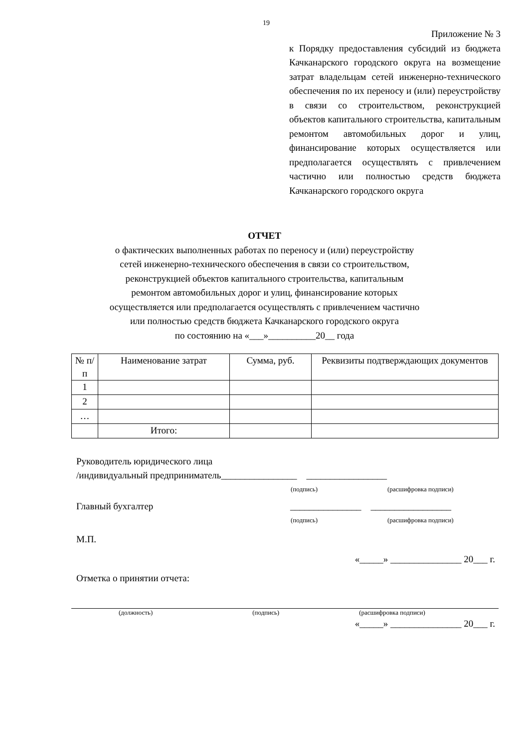19
Приложение № 3
к Порядку предоставления субсидий из бюджета Качканарского городского округа на возмещение затрат владельцам сетей инженерно-технического обеспечения по их переносу и (или) переустройству в связи со строительством, реконструкцией объектов капитального строительства, капитальным ремонтом автомобильных дорог и улиц, финансирование которых осуществляется или предполагается осуществлять с привлечением частично или полностью средств бюджета Качканарского городского округа
ОТЧЕТ
о фактических выполненных работах по переносу и (или) переустройству
сетей инженерно-технического обеспечения в связи со строительством,
реконструкцией объектов капитального строительства, капитальным
ремонтом автомобильных дорог и улиц, финансирование которых
осуществляется или предполагается осуществлять с привлечением частично
или полностью средств бюджета Качканарского городского округа
по состоянию на «___»__________20__ года
| № п/п | Наименование затрат | Сумма, руб. | Реквизиты подтверждающих документов |
| --- | --- | --- | --- |
| 1 | | | |
| 2 | | | |
| … | | | |
| | Итого: | | |
Руководитель юридического лица
/индивидуальный предприниматель________________ _________________
(подпись) (расшифровка подписи)
Главный бухгалтер _______________ _________________
(подпись) (расшифровка подписи)
М.П.
«_____» _______________ 20___ г.
Отметка о принятии отчета:
(должность) (подпись) (расшифровка подписи)
«_____» _______________ 20___ г.